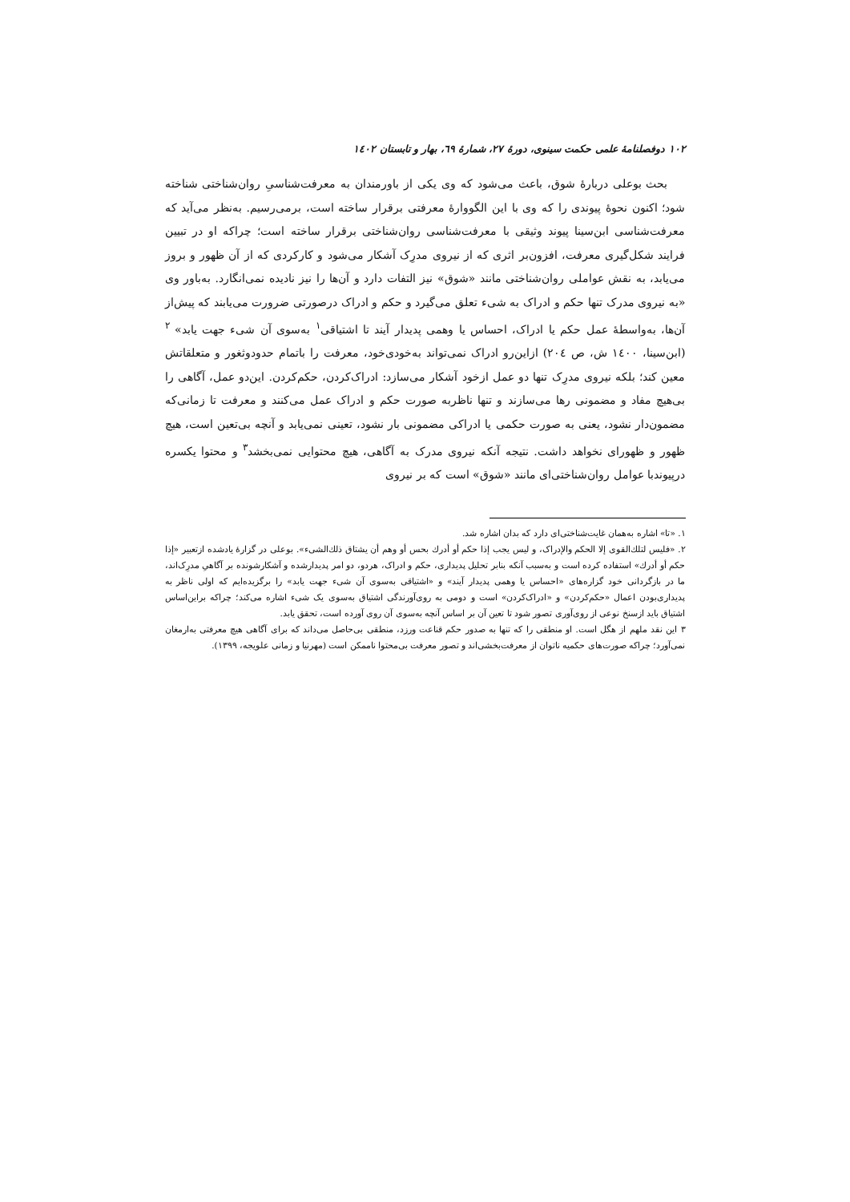۱۰۲ دوفصلنامهٔ علمی حکمت سینوی، دورهٔ ۲۷، شمارهٔ ٦۹، بهار و تابستان ۱٤۰۲
بحث بوعلی دربارهٔ شوق، باعث می‌شود که وی یکی از باورمندان به معرفت‌شناسیِ روان‌شناختی شناخته شود؛ اکنون نحوهٔ پیوندی را که وی با این الگووارهٔ معرفتی برقرار ساخته است، برمی‌رسیم. به‌نظر می‌آید که معرفت‌شناسی ابن‌سینا پیوند وثیقی با معرفت‌شناسی روان‌شناختی برقرار ساخته است؛ چراکه او در تبیین فرایند شکل‌گیری معرفت، افزون‌بر اثری که از نیروی مدرِک آشکار می‌شود و کارکردی که از آن ظهور و بروز می‌یابد، به نقش عواملی روان‌شناختی مانند «شوق» نیز التفات دارد و آن‌ها را نیز نادیده نمی‌انگارد. به‌باور وی «به نیروی مدرک تنها حکم و ادراک به شیء تعلق می‌گیرد و حکم و ادراک درصورتی ضرورت می‌یابند که پیش‌از آن‌ها، به‌واسطهٔ عمل حکم یا ادراک، احساس یا وهمی پدیدار آیند تا اشتیاقی<sup>۱</sup> به‌سوی آن شیء جهت یابد» <sup>۲</sup> (ابن‌سینا، ۱٤۰۰ ش، ص ۲۰٤) ازاین‌رو ادراک نمی‌تواند به‌خودی‌خود، معرفت را باتمام حدودوثغور و متعلقاتش معین کند؛ بلکه نیروی مدرِک تنها دو عمل ازخود آشکار می‌سازد: ادراک‌کردن، حکم‌کردن. این‌دو عمل، آگاهی را بی‌هیچ مفاد و مضمونی رها می‌سازند و تنها ناظربه صورت حکم و ادراک عمل می‌کنند و معرفت تا زمانی‌که مضمون‌دار نشود، یعنی به صورت حکمی یا ادراکی مضمونی بار نشود، تعینی نمی‌یابد و آنچه بی‌تعین است، هیچ ظهور و ظهورای نخواهد داشت. نتیجه آنکه نیروی مدرک به آگاهی، هیچ محتوایی نمی‌بخشد<sup>۳</sup> و محتوا یکسره درپیوندبا عوامل روان‌شناختی‌ای مانند «شوق» است که بر نیروی
۱. «تا» اشاره به‌همان غایت‌شناختی‌ای دارد که بدان اشاره شد.
۲. «فلیس لتلك‌القوی إلا الحکم والإدراک، و لیس یجب إذا حکم أو أدرك بحس أو وهم أن یشتاق ذلك‌الشیء». بوعلی در گزارهٔ یادشده ازتعبیر «إذا حکم أو أدرك» استفاده کرده است و به‌سبب آنکه بنابر تحلیل پدیداری، حکم و ادراک، هردو، دو امر پدیدارشده و آشکارشونده بر آگاهیِ مدرِک‌اند، ما در بازگردانی خود گزاره‌های «احساس یا وهمی پدیدار آیند» و «اشتیاقی به‌سوی آن شیء جهت یابد» را برگزیده‌ایم که اولی ناظر به پدیداری‌بودن اعمال «حکم‌کردن» و «ادراک‌کردن» است و دومی به روی‌آورندگی اشتیاق به‌سوی یک شیء اشاره می‌کند؛ چراکه براین‌اساس اشتیاق باید ازسنخ نوعی از روی‌آوری تصور شود تا تعین آن بر اساس آنچه به‌سوی آن روی آورده است، تحقق یابد.
۳ این نقد ملهم از هگل است. او منطقی را که تنها به صدور حکم قناعت ورزد، منطقی بی‌حاصل می‌داند که برای آگاهی هیچ معرفتی به‌ارمغان نمی‌آورد؛ چراکه صورت‌های حکمیه ناتوان از معرفت‌بخشی‌اند و تصور معرفت بی‌محتوا ناممکن است (مهرنیا و زمانی علویجه، ۱۳۹۹).